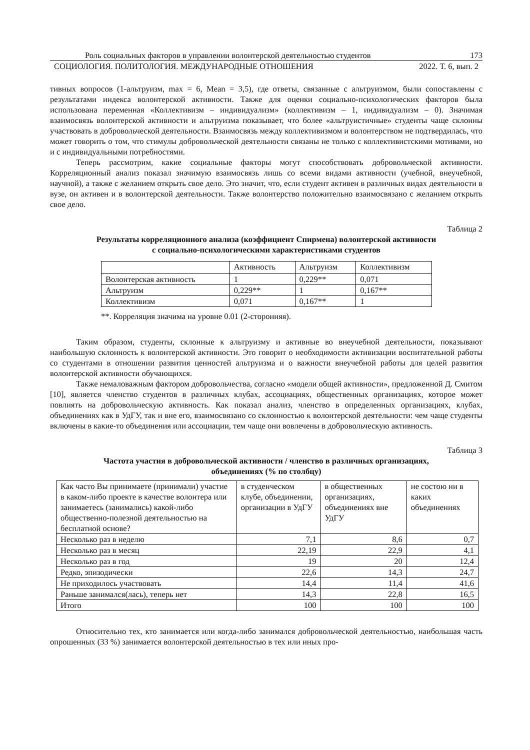Роль социальных факторов в управлении волонтерской деятельностью студентов 173
СОЦИОЛОГИЯ. ПОЛИТОЛОГИЯ. МЕЖДУНАРОДНЫЕ ОТНОШЕНИЯ 2022. Т. 6, вып. 2
тивных вопросов (1-альтруизм, max = 6, Mean = 3,5), где ответы, связанные с альтруизмом, были сопоставлены с результатами индекса волонтерской активности. Также для оценки социально-психологических факторов была использована переменная «Коллективизм – индивидуализм» (коллективизм – 1, индивидуализм – 0). Значимая взаимосвязь волонтерской активности и альтруизма показывает, что более «альтруистичные» студенты чаще склонны участвовать в добровольческой деятельности. Взаимосвязь между коллективизмом и волонтерством не подтвердилась, что может говорить о том, что стимулы добровольческой деятельности связаны не только с коллективистскими мотивами, но и с индивидуальными потребностями.
Теперь рассмотрим, какие социальные факторы могут способствовать добровольческой активности. Корреляционный анализ показал значимую взаимосвязь лишь со всеми видами активности (учебной, внеучебной, научной), а также с желанием открыть свое дело. Это значит, что, если студент активен в различных видах деятельности в вузе, он активен и в волонтерской деятельности. Также волонтерство положительно взаимосвязано с желанием открыть свое дело.
Таблица 2
Результаты корреляционного анализа (коэффициент Спирмена) волонтерской активности
с социально-психологическими характеристиками студентов
| | Активность | Альтруизм | Коллективизм |
| Волонтерская активность | 1 | 0,229** | 0,071 |
| Альтруизм | 0,229** | 1 | 0,167** |
| Коллективизм | 0,071 | 0,167** | 1 |
**. Корреляция значима на уровне 0.01 (2-сторонняя).
Таким образом, студенты, склонные к альтруизму и активные во внеучебной деятельности, показывают наибольшую склонность к волонтерской активности. Это говорит о необходимости активизации воспитательной работы со студентами в отношении развития ценностей альтруизма и о важности внеучебной работы для целей развития волонтерской активности обучающихся.
Также немаловажным фактором добровольчества, согласно «модели общей активности», предложенной Д. Смитом [10], является членство студентов в различных клубах, ассоциациях, общественных организациях, которое может повлиять на добровольческую активность. Как показал анализ, членство в определенных организациях, клубах, объединениях как в УдГУ, так и вне его, взаимосвязано со склонностью к волонтерской деятельности: чем чаще студенты включены в какие-то объединения или ассоциации, тем чаще они вовлечены в добровольческую активность.
Таблица 3
Частота участия в добровольческой активности / членство в различных организациях,
объединениях (% по столбцу)
| Как часто Вы принимаете (принимали) участие в каком-либо проекте в качестве волонтера или занимаетесь (занимались) какой-либо общественно-полезной деятельностью на бесплатной основе? | в студенческом клубе, объединении, организации в УдГУ | в общественных организациях, объединениях вне УдГУ | не состою ни в каких объединениях |
| Несколько раз в неделю | 7,1 | 8,6 | 0,7 |
| Несколько раз в месяц | 22,19 | 22,9 | 4,1 |
| Несколько раз в год | 19 | 20 | 12,4 |
| Редко, эпизодически | 22,6 | 14,3 | 24,7 |
| Не приходилось участвовать | 14,4 | 11,4 | 41,6 |
| Раньше занимался(лась), теперь нет | 14,3 | 22,8 | 16,5 |
| Итого | 100 | 100 | 100 |
Относительно тех, кто занимается или когда-либо занимался добровольческой деятельностью, наибольшая часть опрошенных (33 %) занимается волонтерской деятельностью в тех или иных про-